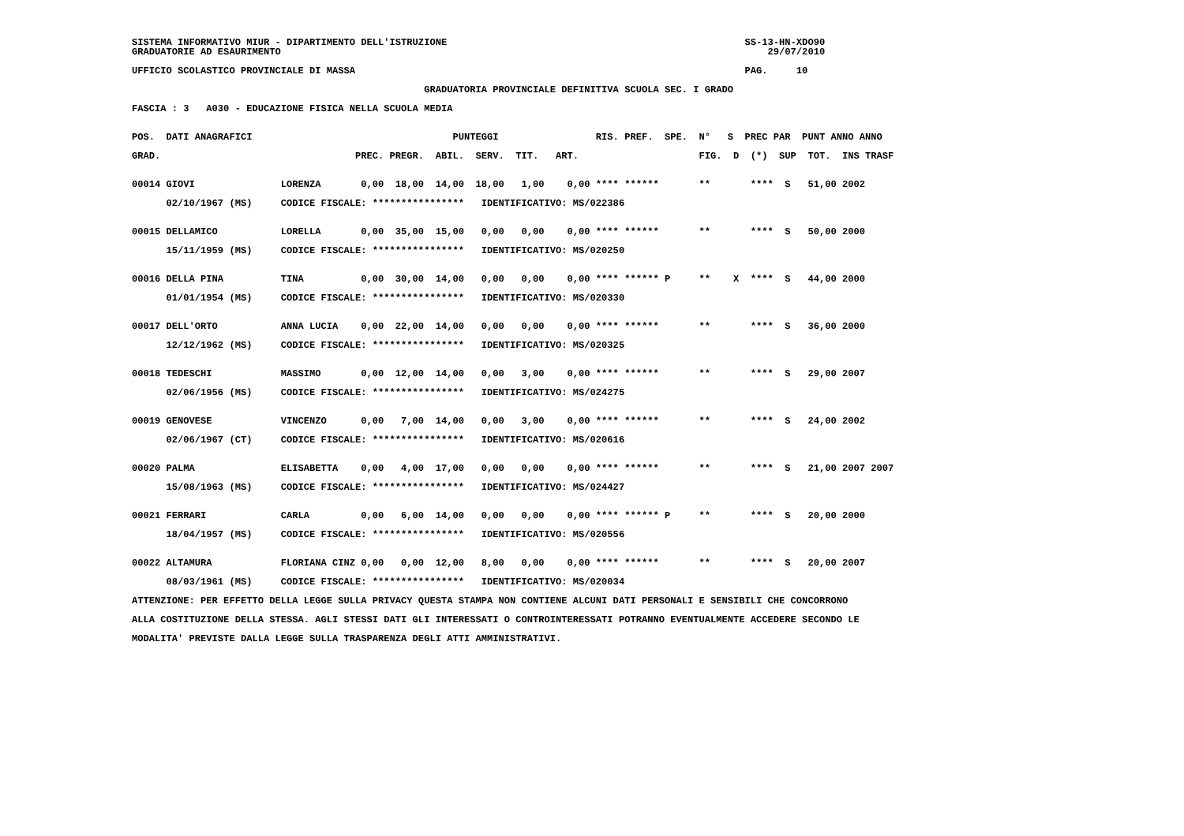SISTEMA INFORMATIVO MIUR - DIPARTIMENTO DELL'ISTRUZIONE                                                    SS-13-HN-XDO90
GRADUATORIE AD ESAURIMENTO                                                                                     29/07/2010

UFFICIO SCOLASTICO PROVINCIALE DI MASSA                                                                    PAG.     10

                                                   GRADUATORIA PROVINCIALE DEFINITIVA SCUOLA SEC. I GRADO

FASCIA : 3   A030 - EDUCAZIONE FISICA NELLA SCUOLA MEDIA


POS.  DATI ANAGRAFICI                                   PUNTEGGI                 RIS. PREF.  SPE.  N°   S  PREC PAR  PUNT ANNO ANNO

GRAD.                                  PREC. PREGR.  ABIL.  SERV.  TIT.   ART.                     FIG.  D  (*)  SUP  TOT.  INS TRASF


00014 GIOVI               LORENZA       0,00  18,00  14,00  18,00   1,00    0,00 **** ******       **       ****  S   51,00 2002

      02/10/1967 (MS)     CODICE FISCALE: ****************   IDENTIFICATIVO: MS/022386


00015 DELLAMICO           LORELLA       0,00  35,00  15,00   0,00   0,00    0,00 **** ******       **       ****  S   50,00 2000

      15/11/1959 (MS)     CODICE FISCALE: ****************   IDENTIFICATIVO: MS/020250


00016 DELLA PINA          TINA          0,00  30,00  14,00   0,00   0,00    0,00 **** ****** P     **    X  ****  S   44,00 2000

      01/01/1954 (MS)     CODICE FISCALE: ****************   IDENTIFICATIVO: MS/020330


00017 DELL'ORTO           ANNA LUCIA    0,00  22,00  14,00   0,00   0,00    0,00 **** ******       **       ****  S   36,00 2000

      12/12/1962 (MS)     CODICE FISCALE: ****************   IDENTIFICATIVO: MS/020325


00018 TEDESCHI            MASSIMO       0,00  12,00  14,00   0,00   3,00    0,00 **** ******       **       ****  S   29,00 2007

      02/06/1956 (MS)     CODICE FISCALE: ****************   IDENTIFICATIVO: MS/024275


00019 GENOVESE            VINCENZO      0,00   7,00  14,00   0,00   3,00    0,00 **** ******       **       ****  S   24,00 2002

      02/06/1967 (CT)     CODICE FISCALE: ****************   IDENTIFICATIVO: MS/020616


00020 PALMA               ELISABETTA    0,00   4,00  17,00   0,00   0,00    0,00 **** ******       **       ****  S   21,00 2007 2007

      15/08/1963 (MS)     CODICE FISCALE: ****************   IDENTIFICATIVO: MS/024427


00021 FERRARI             CARLA         0,00   6,00  14,00   0,00   0,00    0,00 **** ****** P     **       ****  S   20,00 2000

      18/04/1957 (MS)     CODICE FISCALE: ****************   IDENTIFICATIVO: MS/020556


00022 ALTAMURA            FLORIANA CINZ 0,00   0,00  12,00   8,00   0,00    0,00 **** ******       **       ****  S   20,00 2007

      08/03/1961 (MS)     CODICE FISCALE: ****************   IDENTIFICATIVO: MS/020034

ATTENZIONE: PER EFFETTO DELLA LEGGE SULLA PRIVACY QUESTA STAMPA NON CONTIENE ALCUNI DATI PERSONALI E SENSIBILI CHE CONCORRONO

ALLA COSTITUZIONE DELLA STESSA. AGLI STESSI DATI GLI INTERESSATI O CONTROINTERESSATI POTRANNO EVENTUALMENTE ACCEDERE SECONDO LE

MODALITA' PREVISTE DALLA LEGGE SULLA TRASPARENZA DEGLI ATTI AMMINISTRATIVI.